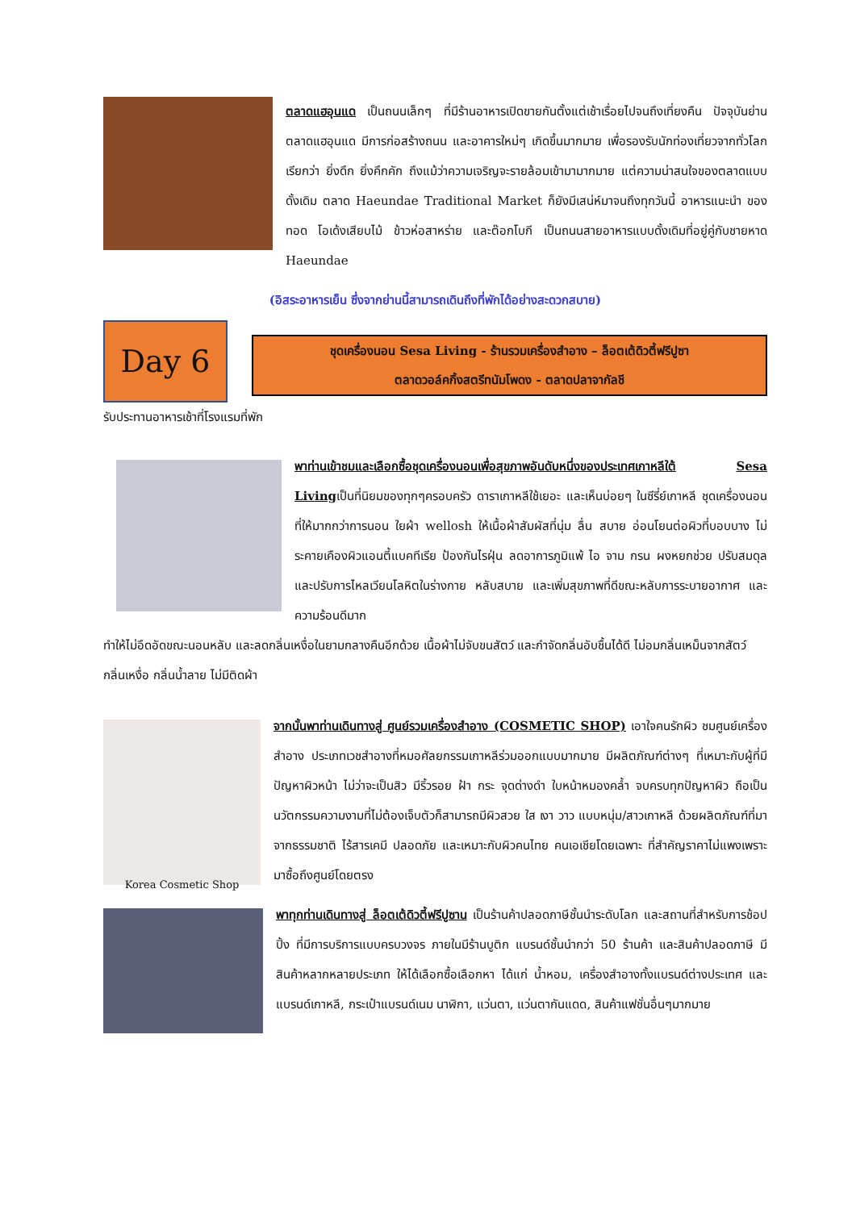ตลาดแฮอุนแด เป็นถนนเล็กๆ ที่มีร้านอาหารเปิดขายกันตั้งแต่เช้าเรื่อยไปจนถึงเที่ยงคืน ปัจจุบันย่านตลาดแฮอุนแด มีการก่อสร้างถนน และอาคารใหม่ๆ เกิดขึ้นมากมาย เพื่อรองรับนักท่องเที่ยวจากทั่วโลก เรียกว่า ยิ่งดึก ยิ่งคึกคัก ถึงแม้ว่าความเจริญจะรายล้อมเข้ามามากมาย แต่ความน่าสนใจของตลาดแบบดั้งเดิม ตลาด Haeundae Traditional Market ก็ยังมีเสน่ห์มาจนถึงทุกวันนี้ อาหารแนะนำ ของทอด โอเด้งเสียบไม้ ข้าวห่อสาหร่าย และต๊อกโบกี เป็นถนนสายอาหารแบบดั้งเดิมที่อยู่คู่กับชายหาด Haeundae
(อิสระอาหารเย็น ซึ่งจากย่านนี้สามารถเดินถึงที่พักได้อย่างสะดวกสบาย)
Day 6
ชุดเครื่องนอน Sesa Living - ร้านรวมเครื่องสำอาง – ล็อตเต้ดิวตี้ฟรีปูซา
ตลาดวอล์คกิ้งสตรีทนัมโพดง - ตลาดปลาจากัลชี
รับประทานอาหารเช้าที่โรงแรมที่พัก
พาท่านเข้าชมและเลือกซื้อชุดเครื่องนอนเพื่อสุขภาพอันดับหนึ่งของประเทศเกาหลีใต้ Sesa Livingเป็นที่นิยมของทุกๆครอบครัว ดาราเกาหลีใช้เยอะ และเห็นบ่อยๆ ในซีรี่ย์เกาหลี ชุดเครื่องนอนที่ให้มากกว่าการนอน ใยผ้า wellosh ให้เนื้อผ้าสัมผัสที่นุ่ม ลื่น สบาย อ่อนโยนต่อผิวที่บอบบาง ไม่ระคายเคืองผิวแอนตี้แบคทีเรีย ป้องกันไรฝุ่น ลดอาการภูมิแพ้ ไอ จาม กรน ผงหยกช่วย ปรับสมดุล และปรับการไหลเวียนโลหิตในร่างกาย หลับสบาย และเพิ่มสุขภาพที่ดีขณะหลับการระบายอากาศ และความร้อนดีมาก
ทำให้ไม่อึดอัดขณะนอนหลับ และลดกลิ่นเหงื่อในยามกลางคืนอีกด้วย เนื้อผ้าไม่จับขนสัตว์ และกำจัดกลิ่นอับชื้นได้ดี ไม่อมกลิ่นเหม็นจากสัตว์ กลิ่นเหงื่อ กลิ่นน้ำลาย ไม่มีติดผ้า
Korea Cosmetic Shop
จากนั้นพาท่านเดินทางสู่ ศูนย์รวมเครื่องสำอาง (COSMETIC SHOP) เอาใจคนรักผิว ชมศูนย์เครื่องสำอาง ประเภทเวชสำอางที่หมอศัลยกรรมเกาหลีร่วมออกแบบมากมาย มีผลิตภัณฑ์ต่างๆ ที่เหมาะกับผู้ที่มีปัญหาผิวหน้า ไม่ว่าจะเป็นสิว มีริ้วรอย ฝ้า กระ จุดด่างดำ ใบหน้าหมองคล้ำ จบครบทุกปัญหาผิว ถือเป็นนวัตกรรมความงามที่ไม่ต้องเจ็บตัวก็สามารถมีผิวสวย ใส เงา วาว แบบหนุ่ม/สาวเกาหลี ด้วยผลิตภัณฑ์ที่มาจากธรรมชาติ ไร้สารเคมี ปลอดภัย และเหมาะกับผิวคนไทย คนเอเชียโดยเฉพาะ ที่สำคัญราคาไม่แพงเพราะมาซื้อถึงศูนย์โดยตรง
พาทุกท่านเดินทางสู่ ล็อตเต้ดิวตี้ฟรีปูซาน เป็นร้านค้าปลอดภาษีชั้นนำระดับโลก และสถานที่สำหรับการช้อปปิ้ง ที่มีการบริการแบบครบวงจร ภายในมีร้านบูติก แบรนด์ชั้นนำกว่า 50 ร้านค้า และสินค้าปลอดภาษี มีสินค้าหลากหลายประเภท ให้ได้เลือกซื้อเลือกหา ได้แก่ น้ำหอม, เครื่องสำอางทั้งแบรนด์ต่างประเทศ และแบรนด์เกาหลี, กระเป๋าแบรนด์เนม นาฬิกา, แว่นตา, แว่นตากันแดด, สินค้าแฟชั่นอื่นๆมากมาย